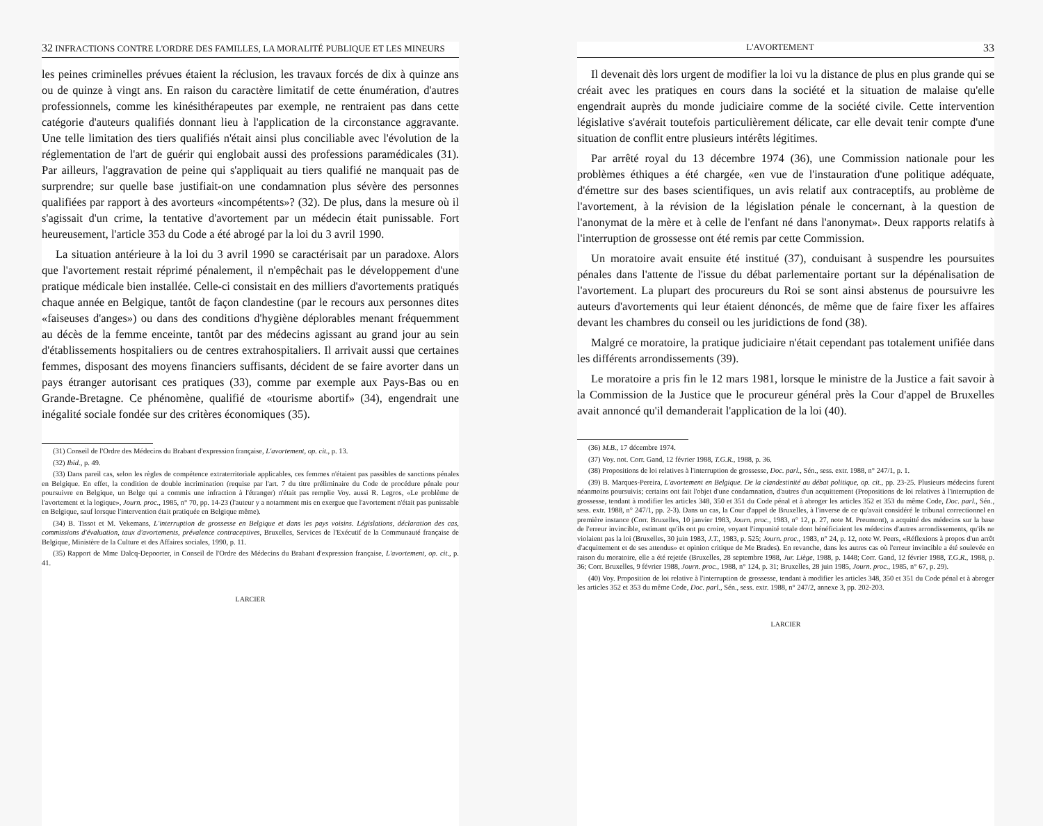32 INFRACTIONS CONTRE L'ORDRE DES FAMILLES, LA MORALITÉ PUBLIQUE ET LES MINEURS
les peines criminelles prévues étaient la réclusion, les travaux forcés de dix à quinze ans ou de quinze à vingt ans. En raison du caractère limitatif de cette énumération, d'autres professionnels, comme les kinésithérapeutes par exemple, ne rentraient pas dans cette catégorie d'auteurs qualifiés donnant lieu à l'application de la circonstance aggravante. Une telle limitation des tiers qualifiés n'était ainsi plus conciliable avec l'évolution de la réglementation de l'art de guérir qui englobait aussi des professions paramédicales (31). Par ailleurs, l'aggravation de peine qui s'appliquait au tiers qualifié ne manquait pas de surprendre; sur quelle base justifiait-on une condamnation plus sévère des personnes qualifiées par rapport à des avorteurs «incompétents»? (32). De plus, dans la mesure où il s'agissait d'un crime, la tentative d'avortement par un médecin était punissable. Fort heureusement, l'article 353 du Code a été abrogé par la loi du 3 avril 1990.
La situation antérieure à la loi du 3 avril 1990 se caractérisait par un paradoxe. Alors que l'avortement restait réprimé pénalement, il n'empêchait pas le développement d'une pratique médicale bien installée. Celle-ci consistait en des milliers d'avortements pratiqués chaque année en Belgique, tantôt de façon clandestine (par le recours aux personnes dites «faiseuses d'anges») ou dans des conditions d'hygiène déplorables menant fréquemment au décès de la femme enceinte, tantôt par des médecins agissant au grand jour au sein d'établissements hospitaliers ou de centres extrahospitaliers. Il arrivait aussi que certaines femmes, disposant des moyens financiers suffisants, décident de se faire avorter dans un pays étranger autorisant ces pratiques (33), comme par exemple aux Pays-Bas ou en Grande-Bretagne. Ce phénomène, qualifié de «tourisme abortif» (34), engendrait une inégalité sociale fondée sur des critères économiques (35).
(31) Conseil de l'Ordre des Médecins du Brabant d'expression française, L'avortement, op. cit., p. 13.
(32) Ibid., p. 49.
(33) Dans pareil cas, selon les règles de compétence extraterritoriale applicables, ces femmes n'étaient pas passibles de sanctions pénales en Belgique. En effet, la condition de double incrimination (requise par l'art. 7 du titre préliminaire du Code de procédure pénale pour poursuivre en Belgique, un Belge qui a commis une infraction à l'étranger) n'était pas remplie Voy. aussi R. Legros, «Le problème de l'avortement et la logique», Journ. proc., 1985, n° 70, pp. 14-23 (l'auteur y a notamment mis en exergue que l'avortement n'était pas punissable en Belgique, sauf lorsque l'intervention était pratiquée en Belgique même).
(34) B. Tissot et M. Vekemans, L'interruption de grossesse en Belgique et dans les pays voisins. Législations, déclaration des cas, commissions d'évaluation, taux d'avortements, prévalence contraceptives, Bruxelles, Services de l'Exécutif de la Communauté française de Belgique, Ministère de la Culture et des Affaires sociales, 1990, p. 11.
(35) Rapport de Mme Dalcq-Depoorter, in Conseil de l'Ordre des Médecins du Brabant d'expression française, L'avortement, op. cit., p. 41.
LARCIER
L'AVORTEMENT 33
Il devenait dès lors urgent de modifier la loi vu la distance de plus en plus grande qui se créait avec les pratiques en cours dans la société et la situation de malaise qu'elle engendrait auprès du monde judiciaire comme de la société civile. Cette intervention législative s'avérait toutefois particulièrement délicate, car elle devait tenir compte d'une situation de conflit entre plusieurs intérêts légitimes.
Par arrêté royal du 13 décembre 1974 (36), une Commission nationale pour les problèmes éthiques a été chargée, «en vue de l'instauration d'une politique adéquate, d'émettre sur des bases scientifiques, un avis relatif aux contraceptifs, au problème de l'avortement, à la révision de la législation pénale le concernant, à la question de l'anonymat de la mère et à celle de l'enfant né dans l'anonymat». Deux rapports relatifs à l'interruption de grossesse ont été remis par cette Commission.
Un moratoire avait ensuite été institué (37), conduisant à suspendre les poursuites pénales dans l'attente de l'issue du débat parlementaire portant sur la dépénalisation de l'avortement. La plupart des procureurs du Roi se sont ainsi abstenus de poursuivre les auteurs d'avortements qui leur étaient dénoncés, de même que de faire fixer les affaires devant les chambres du conseil ou les juridictions de fond (38).
Malgré ce moratoire, la pratique judiciaire n'était cependant pas totalement unifiée dans les différents arrondissements (39).
Le moratoire a pris fin le 12 mars 1981, lorsque le ministre de la Justice a fait savoir à la Commission de la Justice que le procureur général près la Cour d'appel de Bruxelles avait annoncé qu'il demanderait l'application de la loi (40).
(36) M.B., 17 décembre 1974.
(37) Voy. not. Corr. Gand, 12 février 1988, T.G.R., 1988, p. 36.
(38) Propositions de loi relatives à l'interruption de grossesse, Doc. parl., Sén., sess. extr. 1988, n° 247/1, p. 1.
(39) B. Marques-Pereira, L'avortement en Belgique. De la clandestinité au débat politique, op. cit., pp. 23-25. Plusieurs médecins furent néanmoins poursuivis; certains ont fait l'objet d'une condamnation, d'autres d'un acquittement (Propositions de loi relatives à l'interruption de grossesse, tendant à modifier les articles 348, 350 et 351 du Code pénal et à abroger les articles 352 et 353 du même Code, Doc. parl., Sén., sess. extr. 1988, n° 247/1, pp. 2-3). Dans un cas, la Cour d'appel de Bruxelles, à l'inverse de ce qu'avait considéré le tribunal correctionnel en première instance (Corr. Bruxelles, 10 janvier 1983, Journ. proc., 1983, n° 12, p. 27, note M. Preumont), a acquitté des médecins sur la base de l'erreur invincible, estimant qu'ils ont pu croire, voyant l'impunité totale dont bénéficiaient les médecins d'autres arrondissements, qu'ils ne violaient pas la loi (Bruxelles, 30 juin 1983, J.T., 1983, p. 525; Journ. proc., 1983, n° 24, p. 12, note W. Peers, «Réflexions à propos d'un arrêt d'acquittement et de ses attendus» et opinion critique de Me Brades). En revanche, dans les autres cas où l'erreur invincible a été soulevée en raison du moratoire, elle a été rejetée (Bruxelles, 28 septembre 1988, Jur. Liège, 1988, p. 1448; Corr. Gand, 12 février 1988, T.G.R., 1988, p. 36; Corr. Bruxelles, 9 février 1988, Journ. proc., 1988, n° 124, p. 31; Bruxelles, 28 juin 1985, Journ. proc., 1985, n° 67, p. 29).
(40) Voy. Proposition de loi relative à l'interruption de grossesse, tendant à modifier les articles 348, 350 et 351 du Code pénal et à abroger les articles 352 et 353 du même Code, Doc. parl., Sén., sess. extr. 1988, n° 247/2, annexe 3, pp. 202-203.
LARCIER